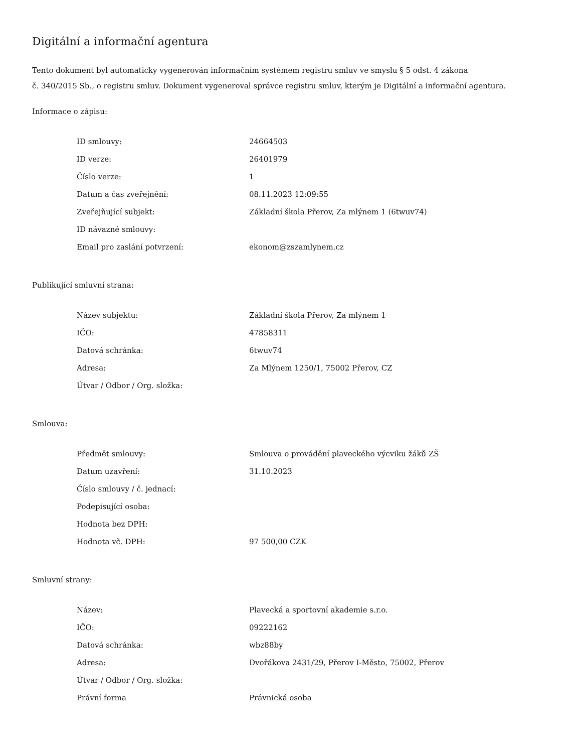Digitální a informační agentura
Tento dokument byl automaticky vygenerován informačním systémem registru smluv ve smyslu § 5 odst. 4 zákona
č. 340/2015 Sb., o registru smluv. Dokument vygeneroval správce registru smluv, kterým je Digitální a informační agentura.
Informace o zápisu:
| ID smlouvy: | 24664503 |
| ID verze: | 26401979 |
| Číslo verze: | 1 |
| Datum a čas zveřejnění: | 08.11.2023 12:09:55 |
| Zveřejňující subjekt: | Základní škola Přerov, Za mlýnem 1 (6twuv74) |
| ID návazné smlouvy: | |
| Email pro zaslání potvrzení: | ekonom@zszamlynem.cz |
Publikující smluvní strana:
| Název subjektu: | Základní škola Přerov, Za mlýnem 1 |
| IČO: | 47858311 |
| Datová schránka: | 6twuv74 |
| Adresa: | Za Mlýnem 1250/1, 75002 Přerov, CZ |
| Útvar / Odbor / Org. složka: | |
Smlouva:
| Předmět smlouvy: | Smlouva o provádění plaveckého výcviku žáků ZŠ |
| Datum uzavření: | 31.10.2023 |
| Číslo smlouvy / č. jednací: | |
| Podepisující osoba: | |
| Hodnota bez DPH: | |
| Hodnota vč. DPH: | 97 500,00 CZK |
Smluvní strany:
| Název: | Plavecká a sportovní akademie s.r.o. |
| IČO: | 09222162 |
| Datová schránka: | wbz88by |
| Adresa: | Dvořákova 2431/29, Přerov I-Město, 75002, Přerov |
| Útvar / Odbor / Org. složka: | |
| Právní forma | Právnická osoba |